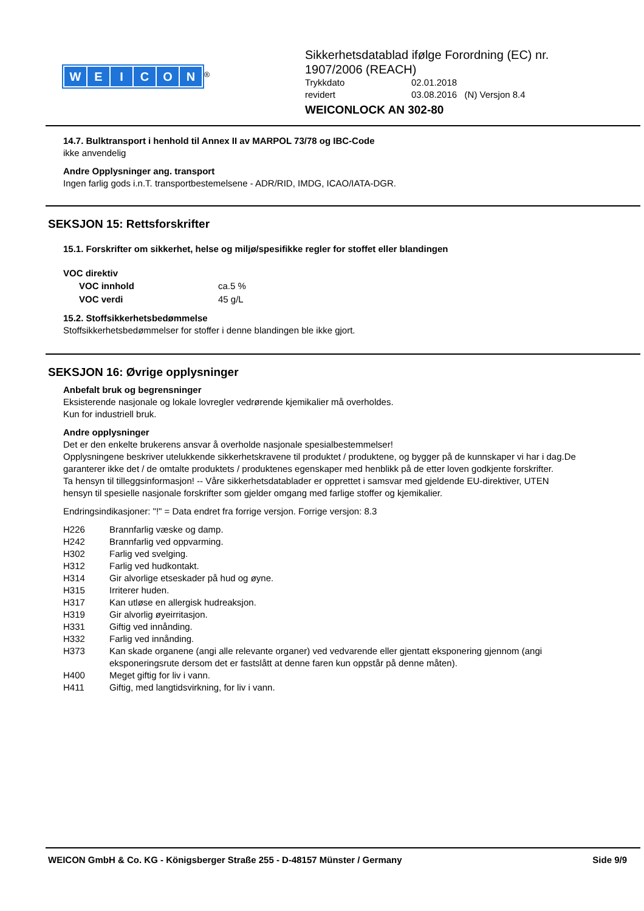WEICON
<sup>®</sup>
Sikkerhetsdatablad ifølge Forordning (EC) nr.
1907/2006 (REACH)
| Trykkdato | 02.01.2018 |
| revidert | 03.08.2016 (N) Versjon 8.4 |
WEICONLOCK AN 302-80
14.7. Bulktransport i henhold til Annex II av MARPOL 73/78 og IBC-Code
ikke anvendelig
Andre Opplysninger ang. transport
Ingen farlig gods i.n.T. transportbestemelsene - ADR/RID, IMDG, ICAO/IATA-DGR.
SEKSJON 15: Rettsforskrifter
15.1. Forskrifter om sikkerhet, helse og miljø/spesifikke regler for stoffet eller blandingen
VOC direktiv
| VOC innhold | ca.5 % |
| VOC verdi | 45 g/L |
15.2. Stoffsikkerhetsbedømmelse
Stoffsikkerhetsbedømmelser for stoffer i denne blandingen ble ikke gjort.
SEKSJON 16: Øvrige opplysninger
Anbefalt bruk og begrensninger
Eksisterende nasjonale og lokale lovregler vedrørende kjemikalier må overholdes.
Kun for industriell bruk.
Andre opplysninger
Det er den enkelte brukerens ansvar å overholde nasjonale spesialbestemmelser!
Opplysningene beskriver utelukkende sikkerhetskravene til produktet / produktene, og bygger på de kunnskaper vi har i dag.De garanterer ikke det / de omtalte produktets / produktenes egenskaper med henblikk på de etter loven godkjente forskrifter.
Ta hensyn til tilleggsinformasjon! -- Våre sikkerhetsdatablader er opprettet i samsvar med gjeldende EU-direktiver, UTEN hensyn til spesielle nasjonale forskrifter som gjelder omgang med farlige stoffer og kjemikalier.
Endringsindikasjoner: "!" = Data endret fra forrige versjon. Forrige versjon: 8.3
| H226 | Brannfarlig væske og damp. |
| H242 | Brannfarlig ved oppvarming. |
| H302 | Farlig ved svelging. |
| H312 | Farlig ved hudkontakt. |
| H314 | Gir alvorlige etseskader på hud og øyne. |
| H315 | Irriterer huden. |
| H317 | Kan utløse en allergisk hudreaksjon. |
| H319 | Gir alvorlig øyeirritasjon. |
| H331 | Giftig ved innånding. |
| H332 | Farlig ved innånding. |
| H373 | Kan skade organene (angi alle relevante organer) ved vedvarende eller gjentatt eksponering gjennom (angi eksponeringsrute dersom det er fastslått at denne faren kun oppstår på denne måten). |
| H400 | Meget giftig for liv i vann. |
| H411 | Giftig, med langtidsvirkning, for liv i vann. |
WEICON GmbH & Co. KG - Königsberger Straße 255 - D-48157 Münster / Germany Side 9/9